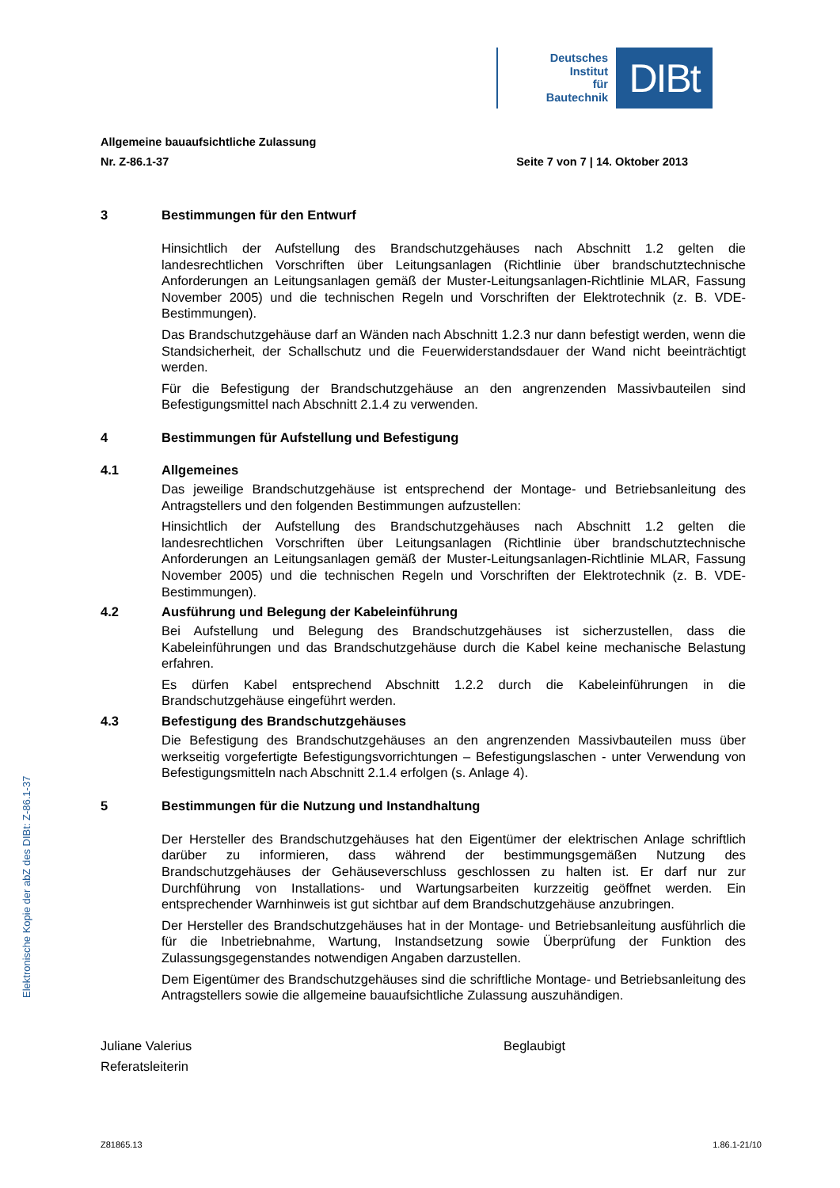Elektronische Kopie der abZ des DIBt: Z-86.1-37
Deutsches
Institut
für
Bautechnik
DIBt
Allgemeine bauaufsichtliche Zulassung
Nr. Z-86.1-37 Seite 7 von 7 | 14. Oktober 2013
3 Bestimmungen für den Entwurf
Hinsichtlich der Aufstellung des Brandschutzgehäuses nach Abschnitt 1.2 gelten die landesrechtlichen Vorschriften über Leitungsanlagen (Richtlinie über brandschutztechnische Anforderungen an Leitungsanlagen gemäß der Muster-Leitungsanlagen-Richtlinie MLAR, Fassung November 2005) und die technischen Regeln und Vorschriften der Elektrotechnik (z. B. VDE-Bestimmungen).
Das Brandschutzgehäuse darf an Wänden nach Abschnitt 1.2.3 nur dann befestigt werden, wenn die Standsicherheit, der Schallschutz und die Feuerwiderstandsdauer der Wand nicht beeinträchtigt werden.
Für die Befestigung der Brandschutzgehäuse an den angrenzenden Massivbauteilen sind Befestigungsmittel nach Abschnitt 2.1.4 zu verwenden.
4 Bestimmungen für Aufstellung und Befestigung
4.1 Allgemeines
Das jeweilige Brandschutzgehäuse ist entsprechend der Montage- und Betriebsanleitung des Antragstellers und den folgenden Bestimmungen aufzustellen:
Hinsichtlich der Aufstellung des Brandschutzgehäuses nach Abschnitt 1.2 gelten die landesrechtlichen Vorschriften über Leitungsanlagen (Richtlinie über brandschutztechnische Anforderungen an Leitungsanlagen gemäß der Muster-Leitungsanlagen-Richtlinie MLAR, Fassung November 2005) und die technischen Regeln und Vorschriften der Elektrotechnik (z. B. VDE-Bestimmungen).
4.2 Ausführung und Belegung der Kabeleinführung
Bei Aufstellung und Belegung des Brandschutzgehäuses ist sicherzustellen, dass die Kabeleinführungen und das Brandschutzgehäuse durch die Kabel keine mechanische Belastung erfahren.
Es dürfen Kabel entsprechend Abschnitt 1.2.2 durch die Kabeleinführungen in die Brandschutzgehäuse eingeführt werden.
4.3 Befestigung des Brandschutzgehäuses
Die Befestigung des Brandschutzgehäuses an den angrenzenden Massivbauteilen muss über werkseitig vorgefertigte Befestigungsvorrichtungen – Befestigungslaschen - unter Verwendung von Befestigungsmitteln nach Abschnitt 2.1.4 erfolgen (s. Anlage 4).
5 Bestimmungen für die Nutzung und Instandhaltung
Der Hersteller des Brandschutzgehäuses hat den Eigentümer der elektrischen Anlage schriftlich darüber zu informieren, dass während der bestimmungsgemäßen Nutzung des Brandschutzgehäuses der Gehäuseverschluss geschlossen zu halten ist. Er darf nur zur Durchführung von Installations- und Wartungsarbeiten kurzzeitig geöffnet werden. Ein entsprechender Warnhinweis ist gut sichtbar auf dem Brandschutzgehäuse anzubringen.
Der Hersteller des Brandschutzgehäuses hat in der Montage- und Betriebsanleitung ausführlich die für die Inbetriebnahme, Wartung, Instandsetzung sowie Überprüfung der Funktion des Zulassungsgegenstandes notwendigen Angaben darzustellen.
Dem Eigentümer des Brandschutzgehäuses sind die schriftliche Montage- und Betriebsanleitung des Antragstellers sowie die allgemeine bauaufsichtliche Zulassung auszuhändigen.
Juliane Valerius
Referatsleiterin
Beglaubigt
Z81865.13 1.86.1-21/10